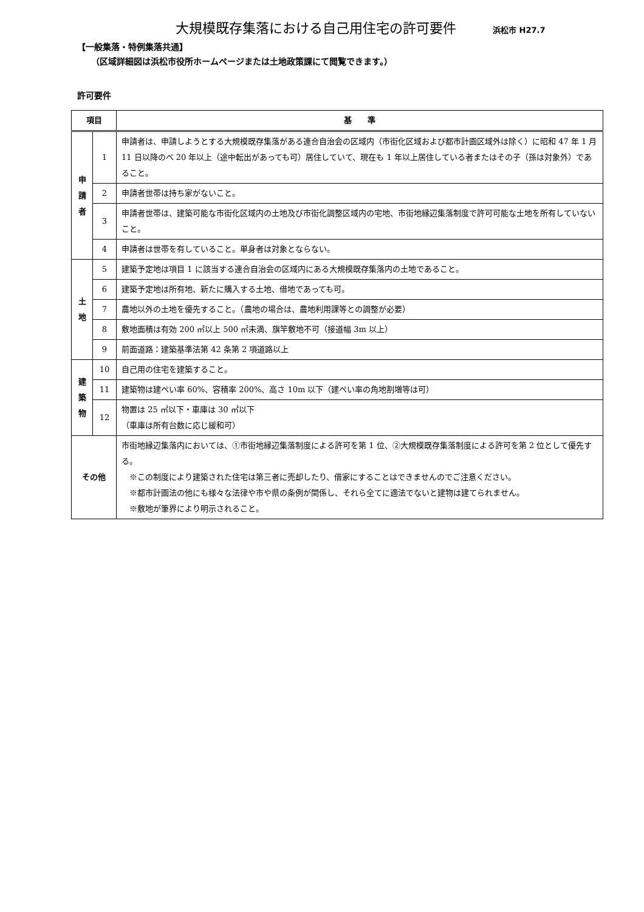大規模既存集落における自己用住宅の許可要件 浜松市 H27.7
【一般集落・特例集落共通】
（区域詳細図は浜松市役所ホームページまたは土地政策課にて閲覧できます。）
許可要件
| 項目 | | 基 準 |
| --- | --- | --- |
| 申 請 者 | 1 | 申請者は、申請しようとする大規模既存集落がある連合自治会の区域内（市街化区域および都市計画区域外は除く）に昭和 47 年 1 月 11 日以降のべ 20 年以上（途中転出があっても可）居住していて、現在も 1 年以上居住している者またはその子（孫は対象外）であること。 |
| | 2 | 申請者世帯は持ち家がないこと。 |
| | 3 | 申請者世帯は、建築可能な市街化区域内の土地及び市街化調整区域内の宅地、市街地縁辺集落制度で許可可能な土地を所有していないこと。 |
| | 4 | 申請者は世帯を有していること。単身者は対象とならない。 |
| 土 地 | 5 | 建築予定地は項目 1 に該当する連合自治会の区域内にある大規模既存集落内の土地であること。 |
| | 6 | 建築予定地は所有地、新たに購入する土地、借地であっても可。 |
| | 7 | 農地以外の土地を優先すること。（農地の場合は、農地利用課等との調整が必要） |
| | 8 | 敷地面積は有効 200 ㎡以上 500 ㎡未満、旗竿敷地不可（接道幅 3m 以上） |
| | 9 | 前面道路：建築基準法第 42 条第 2 項道路以上 |
| 建 築 物 | 10 | 自己用の住宅を建築すること。 |
| | 11 | 建築物は建ぺい率 60%、容積率 200%、高さ 10m 以下（建ぺい率の角地割増等は可） |
| | 12 | 物置は 25 ㎡以下・車庫は 30 ㎡以下 （車庫は所有台数に応じ緩和可） |
| その他 | | 市街地縁辺集落内においては、①市街地縁辺集落制度による許可を第 1 位、②大規模既存集落制度による許可を第 2 位として優先する。 ※この制度により建築された住宅は第三者に売却したり、借家にすることはできませんのでご注意ください。 ※都市計画法の他にも様々な法律や市や県の条例が関係し、それら全てに適法でないと建物は建てられません。 ※敷地が筆界により明示されること。 |